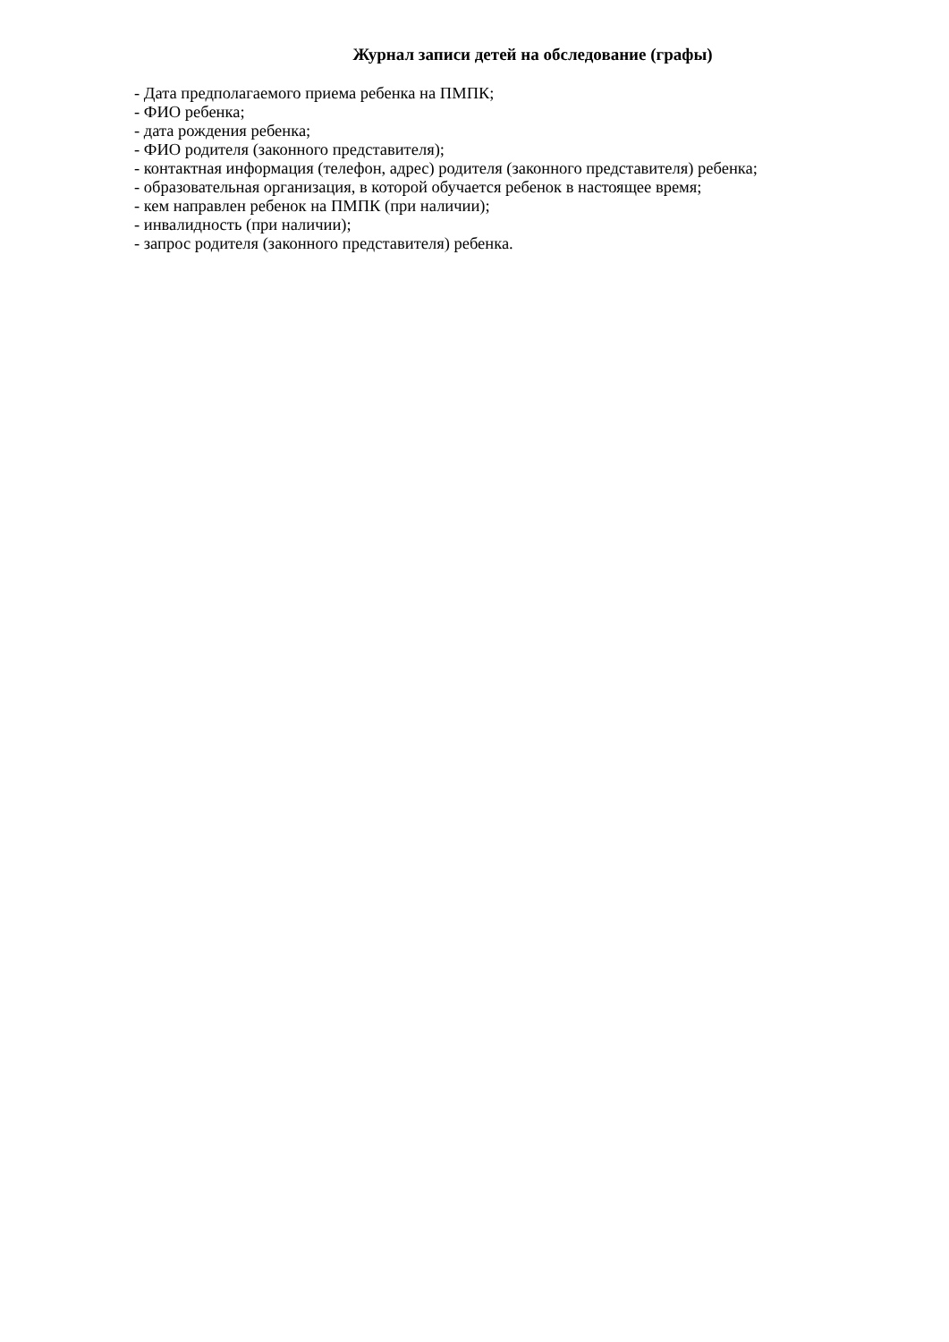Журнал записи детей на обследование (графы)
- Дата предполагаемого приема ребенка на ПМПК;
- ФИО ребенка;
- дата рождения ребенка;
- ФИО родителя (законного представителя);
- контактная информация (телефон, адрес) родителя (законного представителя) ребенка;
- образовательная организация, в которой обучается ребенок в настоящее время;
- кем направлен ребенок на ПМПК (при наличии);
- инвалидность (при наличии);
- запрос родителя (законного представителя) ребенка.